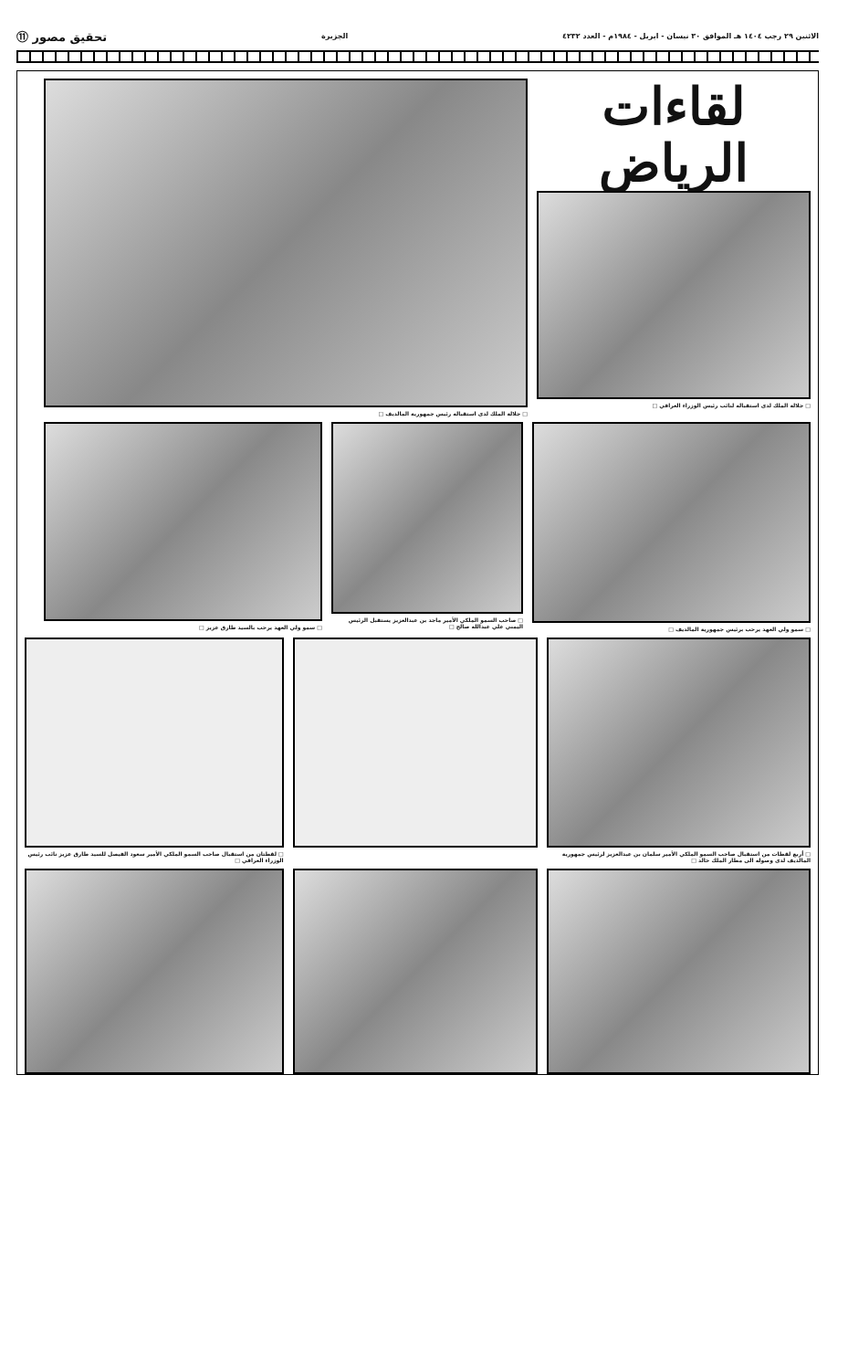الاثنين ٢٩ رجب ١٤٠٤ هـ الموافق ٣٠ نيسان - ابريل - ١٩٨٤م - العدد ٤٢٣٢
الجزيرة
تحقيق مصور ⑪
لقاءات
الرياض
□ جلالة الملك لدى استقباله لنائب رئيس الوزراء العراقي □
□ جلالة الملك لدى استقباله رئيس جمهورية المالديف □
□ سمو ولي العهد يرحب برئيس جمهورية المالديف □
□ صاحب السمو الملكي الأمير ماجد بن عبدالعزيز يستقبل الرئيس اليمني علي عبدالله صالح □
□ سمو ولي العهد يرحب بالسيد طارق عزيز □
□ أربع لقطات من استقبال صاحب السمو الملكي الأمير سلمان بن عبدالعزيز لرئيس جمهورية المالديف لدى وصوله الى مطار الملك خالد □
□ لقطتان من استقبال صاحب السمو الملكي الأمير سعود الفيصل للسيد طارق عزيز نائب رئيس الوزراء العراقي □